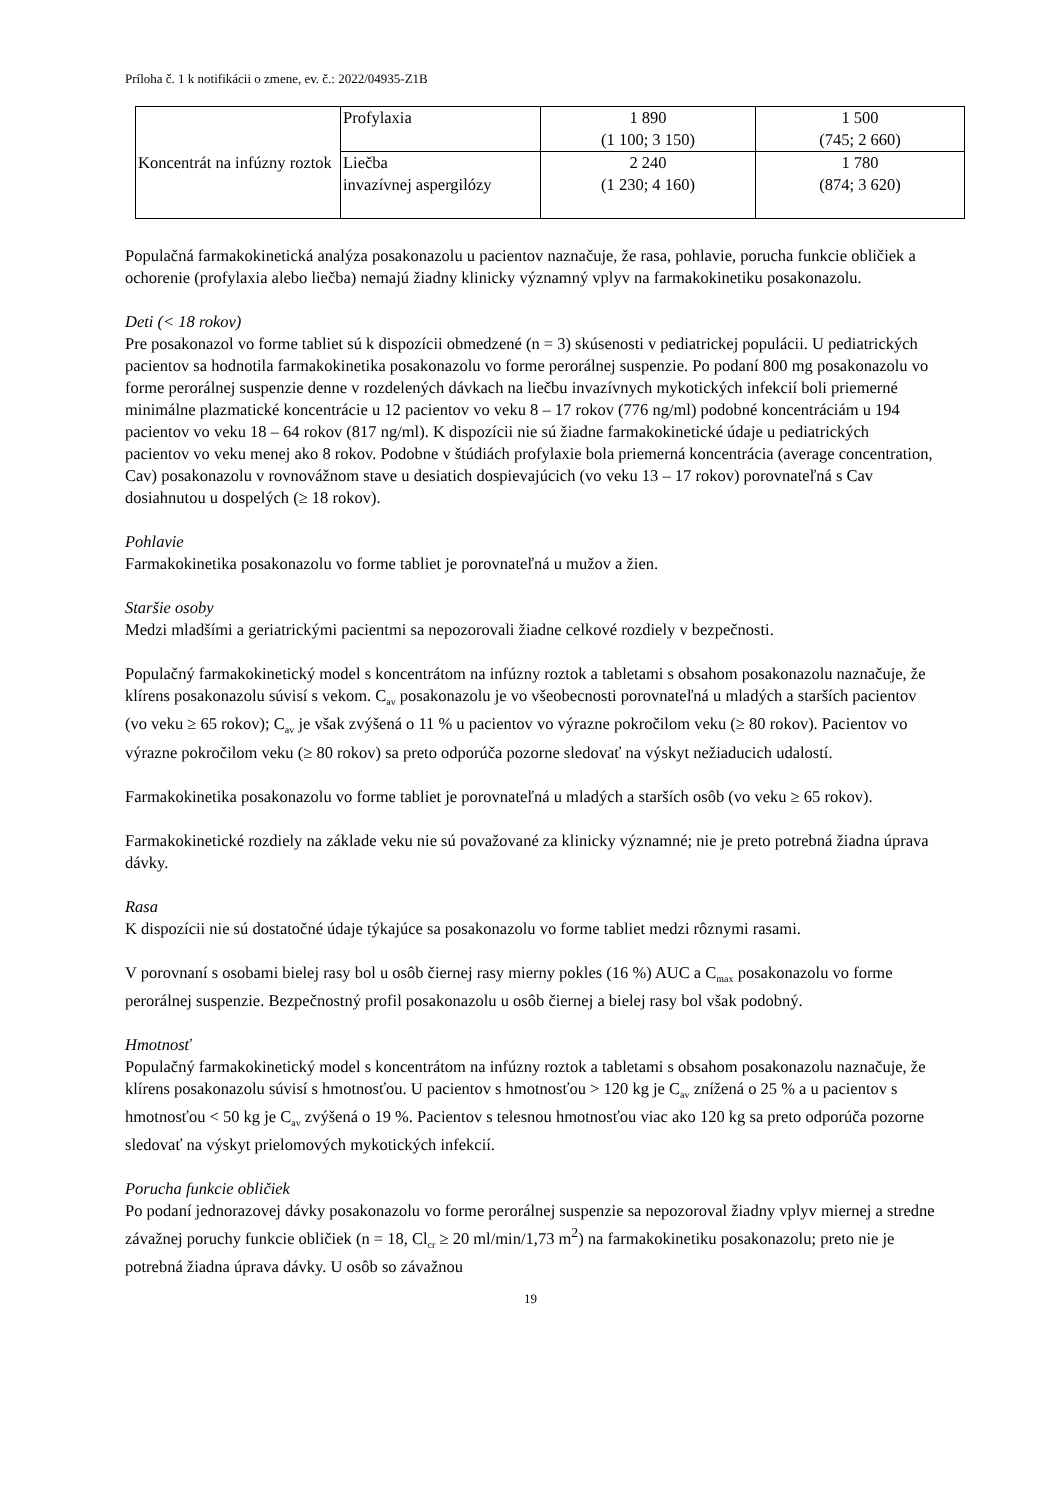Príloha č. 1 k notifikácii o zmene, ev. č.: 2022/04935-Z1B
| Koncentrát na infúzny roztok | Profylaxia | 1 890 (1 100; 3 150) | 1 500 (745; 2 660) |
| | Liečba invazívnej aspergilózy | 2 240 (1 230; 4 160) | 1 780 (874; 3 620) |
Populačná farmakokinetická analýza posakonazolu u pacientov naznačuje, že rasa, pohlavie, porucha funkcie obličiek a ochorenie (profylaxia alebo liečba) nemajú žiadny klinicky významný vplyv na farmakokinetiku posakonazolu.
Deti (< 18 rokov)
Pre posakonazol vo forme tabliet sú k dispozícii obmedzené (n = 3) skúsenosti v pediatrickej populácii. U pediatrických pacientov sa hodnotila farmakokinetika posakonazolu vo forme perorálnej suspenzie. Po podaní 800 mg posakonazolu vo forme perorálnej suspenzie denne v rozdelených dávkach na liečbu invazívnych mykotických infekcií boli priemerné minimálne plazmatické koncentrácie u 12 pacientov vo veku 8 – 17 rokov (776 ng/ml) podobné koncentráciám u 194 pacientov vo veku 18 – 64 rokov (817 ng/ml). K dispozícii nie sú žiadne farmakokinetické údaje u pediatrických pacientov vo veku menej ako 8 rokov. Podobne v štúdiách profylaxie bola priemerná koncentrácia (average concentration, Cav) posakonazolu v rovnovážnom stave u desiatich dospievajúcich (vo veku 13 – 17 rokov) porovnateľná s Cav dosiahnutou u dospelých (≥ 18 rokov).
Pohlavie
Farmakokinetika posakonazolu vo forme tabliet je porovnateľná u mužov a žien.
Staršie osoby
Medzi mladšími a geriatrickými pacientmi sa nepozorovali žiadne celkové rozdiely v bezpečnosti.
Populačný farmakokinetický model s koncentrátom na infúzny roztok a tabletami s obsahom posakonazolu naznačuje, že klírens posakonazolu súvisí s vekom. C<sub>av</sub> posakonazolu je vo všeobecnosti porovnateľná u mladých a starších pacientov (vo veku ≥ 65 rokov); C<sub>av</sub> je však zvýšená o 11 % u pacientov vo výrazne pokročilom veku (≥ 80 rokov). Pacientov vo výrazne pokročilom veku (≥ 80 rokov) sa preto odporúča pozorne sledovať na výskyt nežiaducich udalostí.
Farmakokinetika posakonazolu vo forme tabliet je porovnateľná u mladých a starších osôb (vo veku ≥ 65 rokov).
Farmakokinetické rozdiely na základe veku nie sú považované za klinicky významné; nie je preto potrebná žiadna úprava dávky.
Rasa
K dispozícii nie sú dostatočné údaje týkajúce sa posakonazolu vo forme tabliet medzi rôznymi rasami.
V porovnaní s osobami bielej rasy bol u osôb čiernej rasy mierny pokles (16 %) AUC a C<sub>max</sub> posakonazolu vo forme perorálnej suspenzie. Bezpečnostný profil posakonazolu u osôb čiernej a bielej rasy bol však podobný.
Hmotnosť
Populačný farmakokinetický model s koncentrátom na infúzny roztok a tabletami s obsahom posakonazolu naznačuje, že klírens posakonazolu súvisí s hmotnosťou. U pacientov s hmotnosťou > 120 kg je C<sub>av</sub> znížená o 25 % a u pacientov s hmotnosťou < 50 kg je C<sub>av</sub> zvýšená o 19 %. Pacientov s telesnou hmotnosťou viac ako 120 kg sa preto odporúča pozorne sledovať na výskyt prielomových mykotických infekcií.
Porucha funkcie obličiek
Po podaní jednorazovej dávky posakonazolu vo forme perorálnej suspenzie sa nepozoroval žiadny vplyv miernej a stredne závažnej poruchy funkcie obličiek (n = 18, Cl<sub>cr</sub> ≥ 20 ml/min/1,73 m<sup>2</sup>) na farmakokinetiku posakonazolu; preto nie je potrebná žiadna úprava dávky. U osôb so závažnou
19